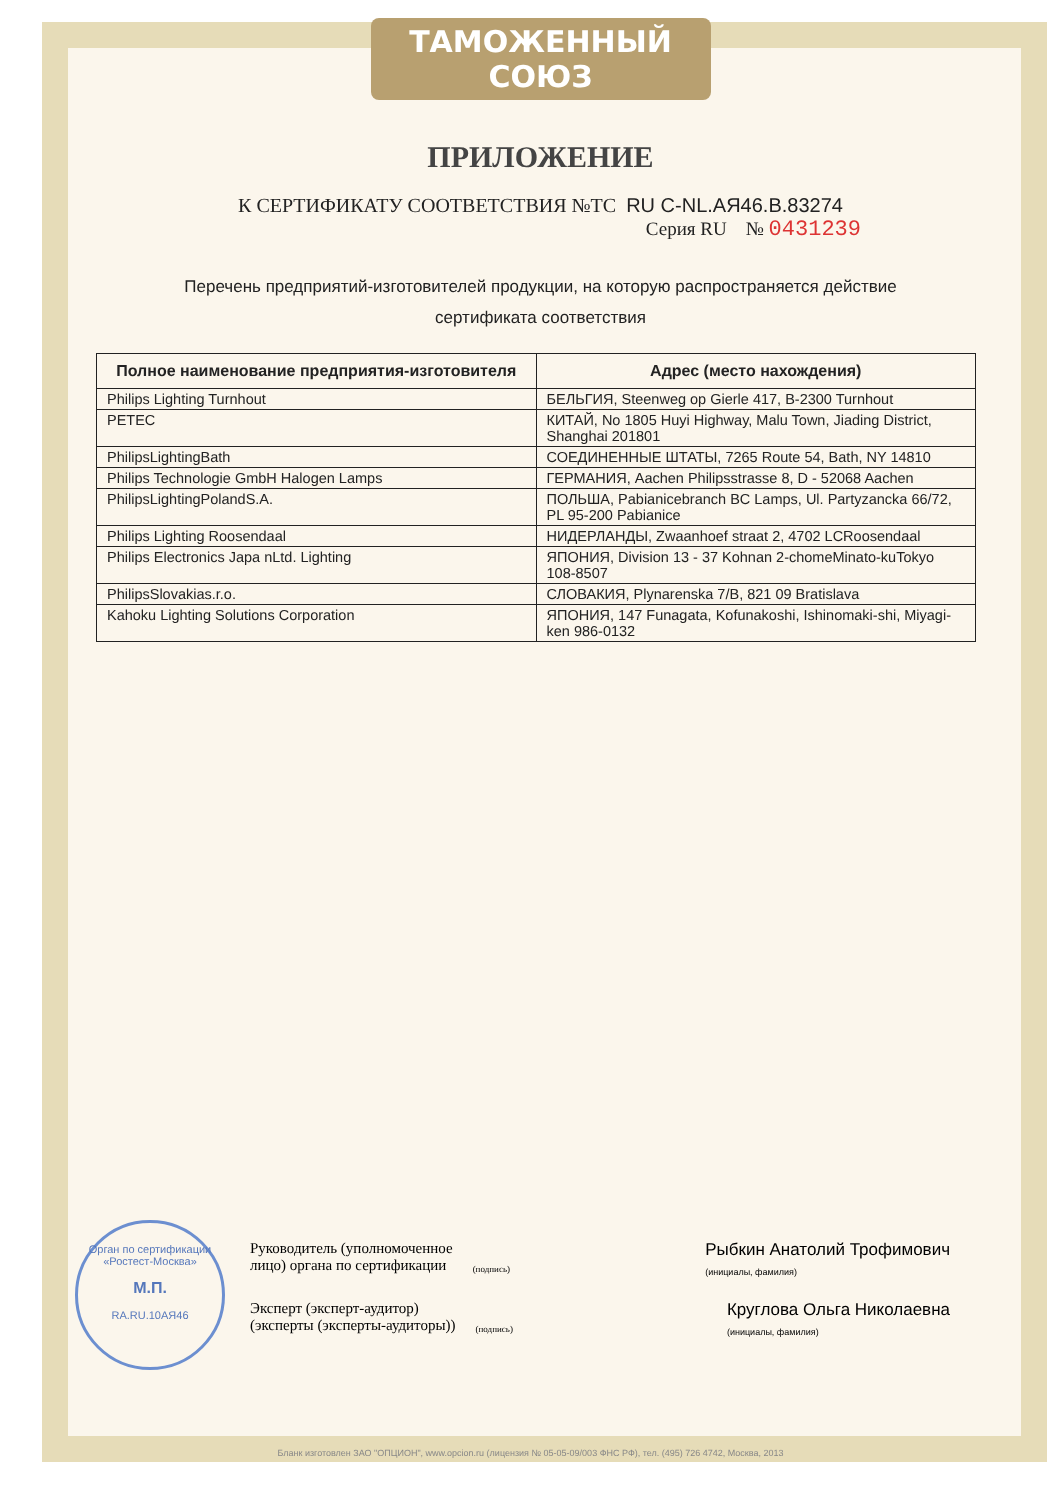ТАМОЖЕННЫЙ СОЮЗ
ПРИЛОЖЕНИЕ
К СЕРТИФИКАТУ СООТВЕТСТВИЯ №ТС RU C-NL.АЯ46.В.83274
Серия RU № 0431239
Перечень предприятий-изготовителей продукции, на которую распространяется действие
сертификата соответствия
| Полное наименование предприятия-изготовителя | Адрес (место нахождения) |
| --- | --- |
| Philips Lighting Turnhout | БЕЛЬГИЯ, Steenweg op Gierle 417, B-2300 Turnhout |
| PETEC | КИТАЙ, No 1805 Huyi Highway, Malu Town, Jiading District, Shanghai 201801 |
| PhilipsLightingBath | СОЕДИНЕННЫЕ ШТАТЫ, 7265 Route 54, Bath, NY 14810 |
| Philips Technologie GmbH Halogen Lamps | ГЕРМАНИЯ, Aachen Philipsstrasse 8, D - 52068 Aachen |
| PhilipsLightingPolandS.A. | ПОЛЬША, Pabianicebranch BC Lamps, Ul. Partyzancka 66/72, PL 95-200 Pabianice |
| Philips Lighting Roosendaal | НИДЕРЛАНДЫ, Zwaanhoef straat 2, 4702 LCRoosendaal |
| Philips Electronics Japa nLtd. Lighting | ЯПОНИЯ, Division 13 - 37 Kohnan 2-chomeMinato-kuTokyo 108-8507 |
| PhilipsSlovakias.r.o. | СЛОВАКИЯ, Plynarenska 7/B, 821 09 Bratislava |
| Kahoku Lighting Solutions Corporation | ЯПОНИЯ, 147 Funagata, Kofunakoshi, Ishinomaki-shi, Miyagi-ken 986-0132 |
Орган по сертификации «Ростест-Москва»
М.П.
RA.RU.10АЯ46
Руководитель (уполномоченное
лицо) органа по сертификации (подпись) Рыбкин Анатолий Трофимович
(инициалы, фамилия)
Эксперт (эксперт-аудитор)
(эксперты (эксперты-аудиторы)) (подпись) Круглова Ольга Николаевна
(инициалы, фамилия)
Бланк изготовлен ЗАО "ОПЦИОН", www.opcion.ru (лицензия № 05-05-09/003 ФНС РФ), тел. (495) 726 4742, Москва, 2013